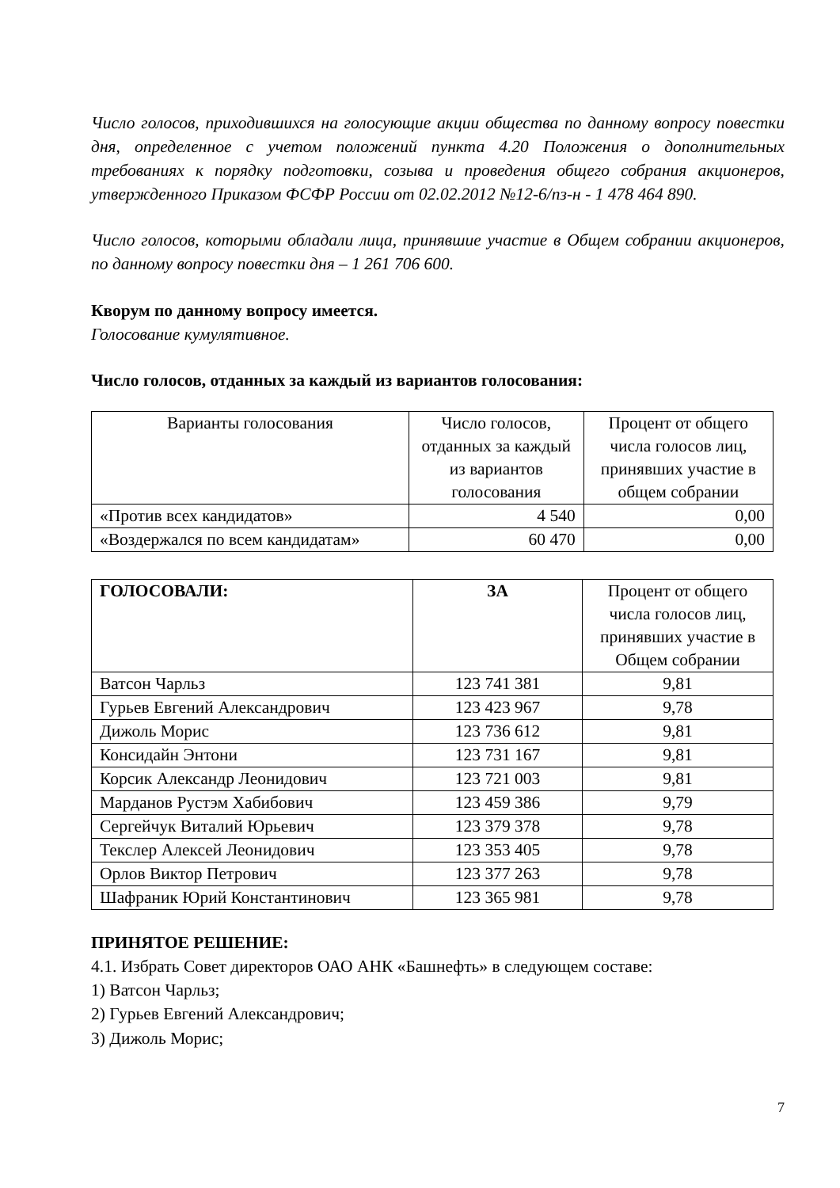Число голосов, приходившихся на голосующие акции общества по данному вопросу повестки дня, определенное с учетом положений пункта 4.20 Положения о дополнительных требованиях к порядку подготовки, созыва и проведения общего собрания акционеров, утвержденного Приказом ФСФР России от 02.02.2012 №12-6/пз-н - 1 478 464 890.
Число голосов, которыми обладали лица, принявшие участие в Общем собрании акционеров, по данному вопросу повестки дня – 1 261 706 600.
Кворум по данному вопросу имеется.
Голосование кумулятивное.
Число голосов, отданных за каждый из вариантов голосования:
| Варианты голосования | Число голосов, отданных за каждый из вариантов голосования | Процент от общего числа голосов лиц, принявших участие в общем собрании |
| --- | --- | --- |
| «Против всех кандидатов» | 4 540 | 0,00 |
| «Воздержался по всем кандидатам» | 60 470 | 0,00 |
| ГОЛОСОВАЛИ: | ЗА | Процент от общего числа голосов лиц, принявших участие в Общем собрании |
| --- | --- | --- |
| Ватсон Чарльз | 123 741 381 | 9,81 |
| Гурьев Евгений Александрович | 123 423 967 | 9,78 |
| Дижоль Морис | 123 736 612 | 9,81 |
| Консидайн Энтони | 123 731 167 | 9,81 |
| Корсик Александр Леонидович | 123 721 003 | 9,81 |
| Марданов Рустэм Хабибович | 123 459 386 | 9,79 |
| Сергейчук Виталий Юрьевич | 123 379 378 | 9,78 |
| Текслер Алексей Леонидович | 123 353 405 | 9,78 |
| Орлов Виктор Петрович | 123 377 263 | 9,78 |
| Шафраник Юрий Константинович | 123 365 981 | 9,78 |
ПРИНЯТОЕ РЕШЕНИЕ:
4.1. Избрать Совет директоров ОАО АНК «Башнефть» в следующем составе:
1) Ватсон Чарльз;
2) Гурьев Евгений Александрович;
3) Дижоль Морис;
7